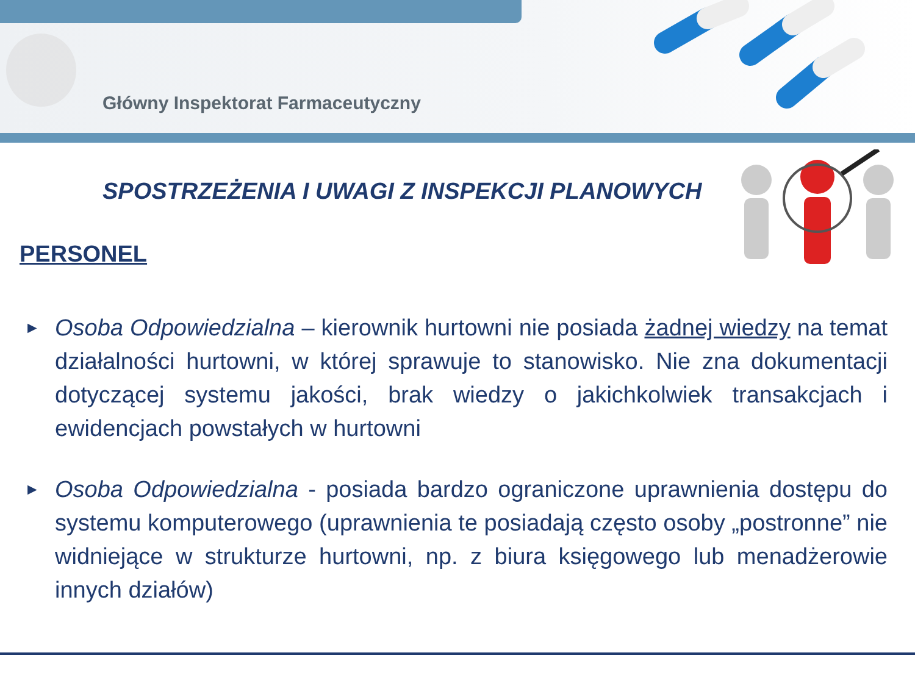Główny Inspektorat Farmaceutyczny
SPOSTRZEŻENIA I UWAGI Z INSPEKCJI PLANOWYCH
PERSONEL
► Osoba Odpowiedzialna – kierownik hurtowni nie posiada żadnej wiedzy na temat działalności hurtowni, w której sprawuje to stanowisko. Nie zna dokumentacji dotyczącej systemu jakości, brak wiedzy o jakichkolwiek transakcjach i ewidencjach powstałych w hurtowni
► Osoba Odpowiedzialna - posiada bardzo ograniczone uprawnienia dostępu do systemu komputerowego (uprawnienia te posiadają często osoby „postronne” nie widniejące w strukturze hurtowni, np. z biura księgowego lub menadżerowie innych działów)